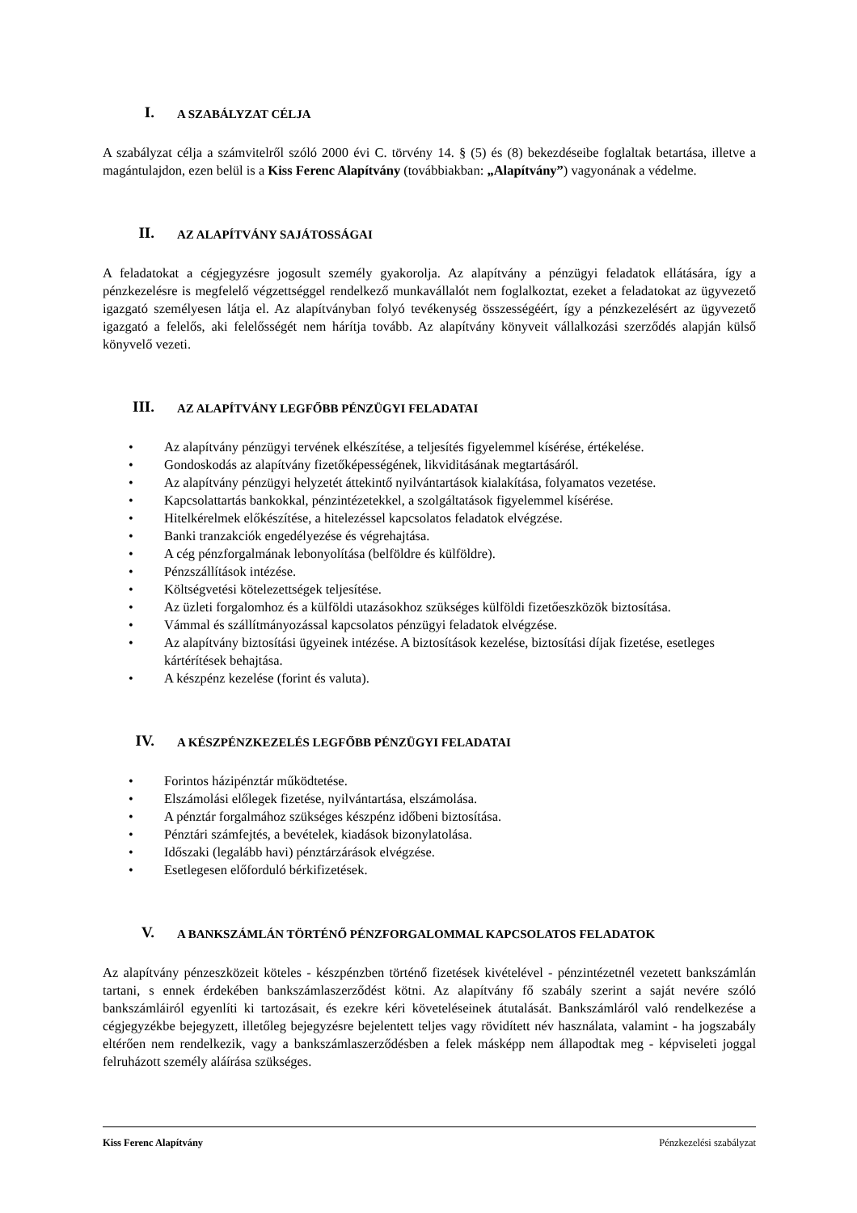I. A SZABÁLYZAT CÉLJA
A szabályzat célja a számvitelről szóló 2000 évi C. törvény 14. § (5) és (8) bekezdéseibe foglaltak betartása, illetve a magántulajdon, ezen belül is a Kiss Ferenc Alapítvány (továbbiakban: „Alapítvány”) vagyonának a védelme.
II. AZ ALAPÍTVÁNY SAJÁTOSSÁGAI
A feladatokat a cégjegyzésre jogosult személy gyakorolja. Az alapítvány a pénzügyi feladatok ellátására, így a pénzkezelésre is megfelelő végzettséggel rendelkező munkavállalót nem foglalkoztat, ezeket a feladatokat az ügyvezető igazgató személyesen látja el. Az alapítványban folyó tevékenység összességéért, így a pénzkezelésért az ügyvezető igazgató a felelős, aki felelősségét nem hárítja tovább. Az alapítvány könyveit vállalkozási szerződés alapján külső könyvelő vezeti.
III. AZ ALAPÍTVÁNY LEGFŐBB PÉNZÜGYI FELADATAI
Az alapítvány pénzügyi tervének elkészítése, a teljesítés figyelemmel kísérése, értékelése.
Gondoskodás az alapítvány fizetőképességének, likviditásának megtartásáról.
Az alapítvány pénzügyi helyzetét áttekintő nyilvántartások kialakítása, folyamatos vezetése.
Kapcsolattartás bankokkal, pénzintézetekkel, a szolgáltatások figyelemmel kísérése.
Hitelkérelmek előkészítése, a hitelezéssel kapcsolatos feladatok elvégzése.
Banki tranzakciók engedélyezése és végrehajtása.
A cég pénzforgalmának lebonyolítása (belföldre és külföldre).
Pénzszállítások intézése.
Költségvetési kötelezettségek teljesítése.
Az üzleti forgalomhoz és a külföldi utazásokhoz szükséges külföldi fizetőeszközök biztosítása.
Vámmal és szállítmányozással kapcsolatos pénzügyi feladatok elvégzése.
Az alapítvány biztosítási ügyeinek intézése. A biztosítások kezelése, biztosítási díjak fizetése, esetleges kártérítések behajtása.
A készpénz kezelése (forint és valuta).
IV. A KÉSZPÉNZKEZELÉS LEGFŐBB PÉNZÜGYI FELADATAI
Forintos házipénztár működtetése.
Elszámolási előlegek fizetése, nyilvántartása, elszámolása.
A pénztár forgalmához szükséges készpénz időbeni biztosítása.
Pénztári számfejtés, a bevételek, kiadások bizonylatolása.
Időszaki (legalább havi) pénztárzárások elvégzése.
Esetlegesen előforduló bérkifizetések.
V. A BANKSZÁMLÁN TÖRTÉNŐ PÉNZFORGALOMMAL KAPCSOLATOS FELADATOK
Az alapítvány pénzeszközeit köteles - készpénzben történő fizetések kivételével - pénzintézetnél vezetett bankszámlán tartani, s ennek érdekében bankszámlaszerződést kötni. Az alapítvány fő szabály szerint a saját nevére szóló bankszámláiról egyenlíti ki tartozásait, és ezekre kéri követeléseinek átutalását. Bankszámláról való rendelkezése a cégjegyzékbe bejegyzett, illetőleg bejegyzésre bejelentett teljes vagy rövidített név használata, valamint - ha jogszabály eltérően nem rendelkezik, vagy a bankszámlaszerződésben a felek másképp nem állapodtak meg - képviseleti joggal felruházott személy aláírása szükséges.
Kiss Ferenc Alapítvány Pénzkezelési szabályzat